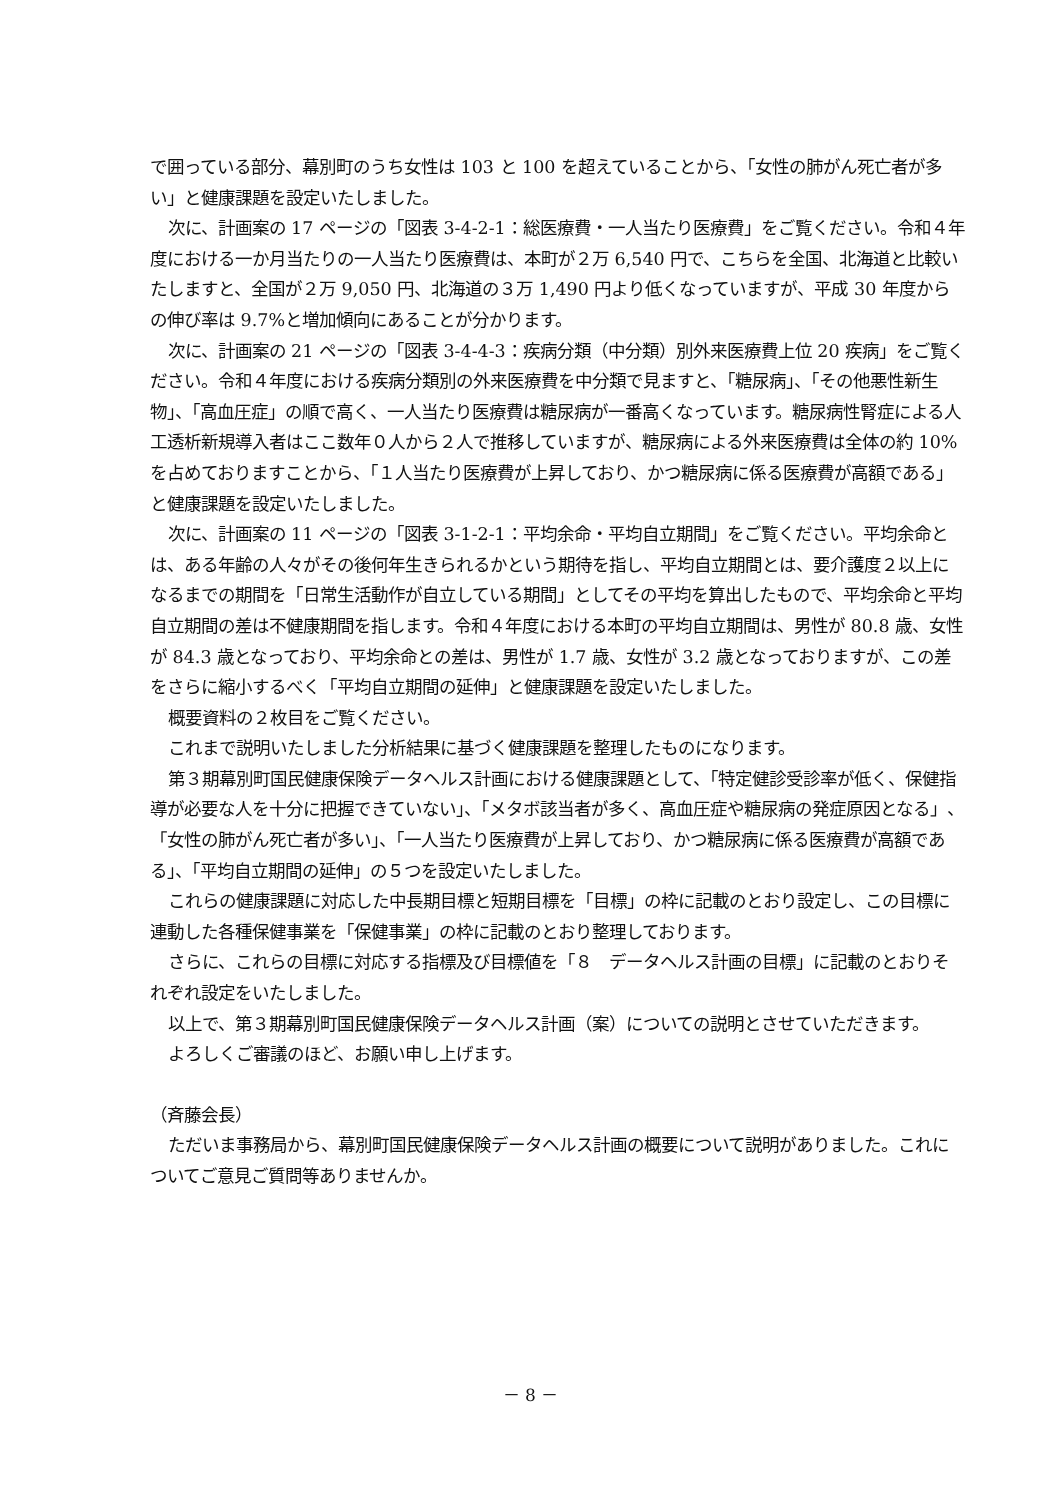で囲っている部分、幕別町のうち女性は 103 と 100 を超えていることから、「女性の肺がん死亡者が多い」と健康課題を設定いたしました。
次に、計画案の 17 ページの「図表 3-4-2-1：総医療費・一人当たり医療費」をご覧ください。令和４年度における一か月当たりの一人当たり医療費は、本町が２万 6,540 円で、こちらを全国、北海道と比較いたしますと、全国が２万 9,050 円、北海道の３万 1,490 円より低くなっていますが、平成 30 年度からの伸び率は 9.7%と増加傾向にあることが分かります。
次に、計画案の 21 ページの「図表 3-4-4-3：疾病分類（中分類）別外来医療費上位 20 疾病」をご覧ください。令和４年度における疾病分類別の外来医療費を中分類で見ますと、「糖尿病」、「その他悪性新生物」、「高血圧症」の順で高く、一人当たり医療費は糖尿病が一番高くなっています。糖尿病性腎症による人工透析新規導入者はここ数年０人から２人で推移していますが、糖尿病による外来医療費は全体の約 10%を占めておりますことから、「１人当たり医療費が上昇しており、かつ糖尿病に係る医療費が高額である」と健康課題を設定いたしました。
次に、計画案の 11 ページの「図表 3-1-2-1：平均余命・平均自立期間」をご覧ください。平均余命とは、ある年齢の人々がその後何年生きられるかという期待を指し、平均自立期間とは、要介護度２以上になるまでの期間を「日常生活動作が自立している期間」としてその平均を算出したもので、平均余命と平均自立期間の差は不健康期間を指します。令和４年度における本町の平均自立期間は、男性が 80.8 歳、女性が 84.3 歳となっており、平均余命との差は、男性が 1.7 歳、女性が 3.2 歳となっておりますが、この差をさらに縮小するべく「平均自立期間の延伸」と健康課題を設定いたしました。
概要資料の２枚目をご覧ください。
これまで説明いたしました分析結果に基づく健康課題を整理したものになります。
第３期幕別町国民健康保険データヘルス計画における健康課題として、「特定健診受診率が低く、保健指導が必要な人を十分に把握できていない」、「メタボ該当者が多く、高血圧症や糖尿病の発症原因となる」、「女性の肺がん死亡者が多い」、「一人当たり医療費が上昇しており、かつ糖尿病に係る医療費が高額である」、「平均自立期間の延伸」の５つを設定いたしました。
これらの健康課題に対応した中長期目標と短期目標を「目標」の枠に記載のとおり設定し、この目標に連動した各種保健事業を「保健事業」の枠に記載のとおり整理しております。
さらに、これらの目標に対応する指標及び目標値を「８　データヘルス計画の目標」に記載のとおりそれぞれ設定をいたしました。
以上で、第３期幕別町国民健康保険データヘルス計画（案）についての説明とさせていただきます。
よろしくご審議のほど、お願い申し上げます。
（斉藤会長）
ただいま事務局から、幕別町国民健康保険データヘルス計画の概要について説明がありました。これについてご意見ご質問等ありませんか。
－ 8 －